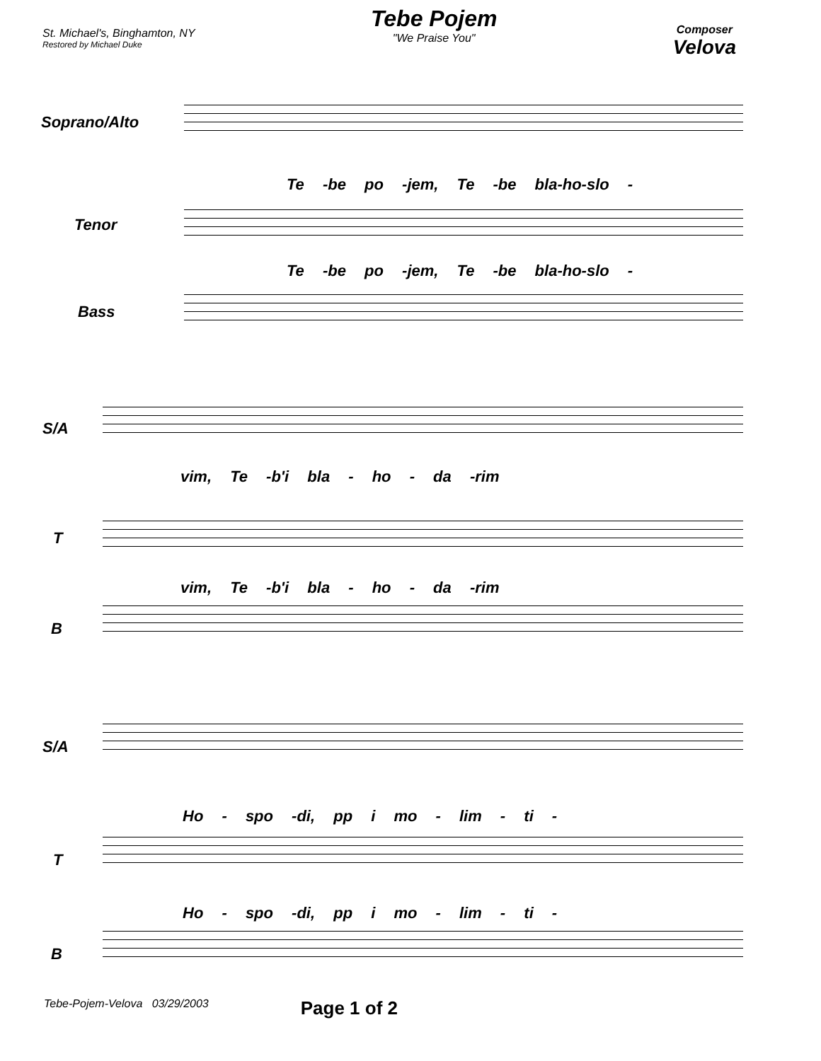St. Michael's, Binghamton, NY
Restored by Michael Duke
Tebe Pojem
"We Praise You"
Composer
Velova
Soprano/Alto
Te -be po -jem, Te -be bla-ho-slo -
Tenor
Te -be po -jem, Te -be bla-ho-slo -
Bass
S/A
vim, Te -b'i bla - ho - da -rim
T
vim, Te -b'i bla - ho - da -rim
B
S/A
Ho - spo -di, pp i mo - lim - ti -
T
Ho - spo -di, pp i mo - lim - ti -
B
Tebe-Pojem-Velova 03/29/2003 Page 1 of 2